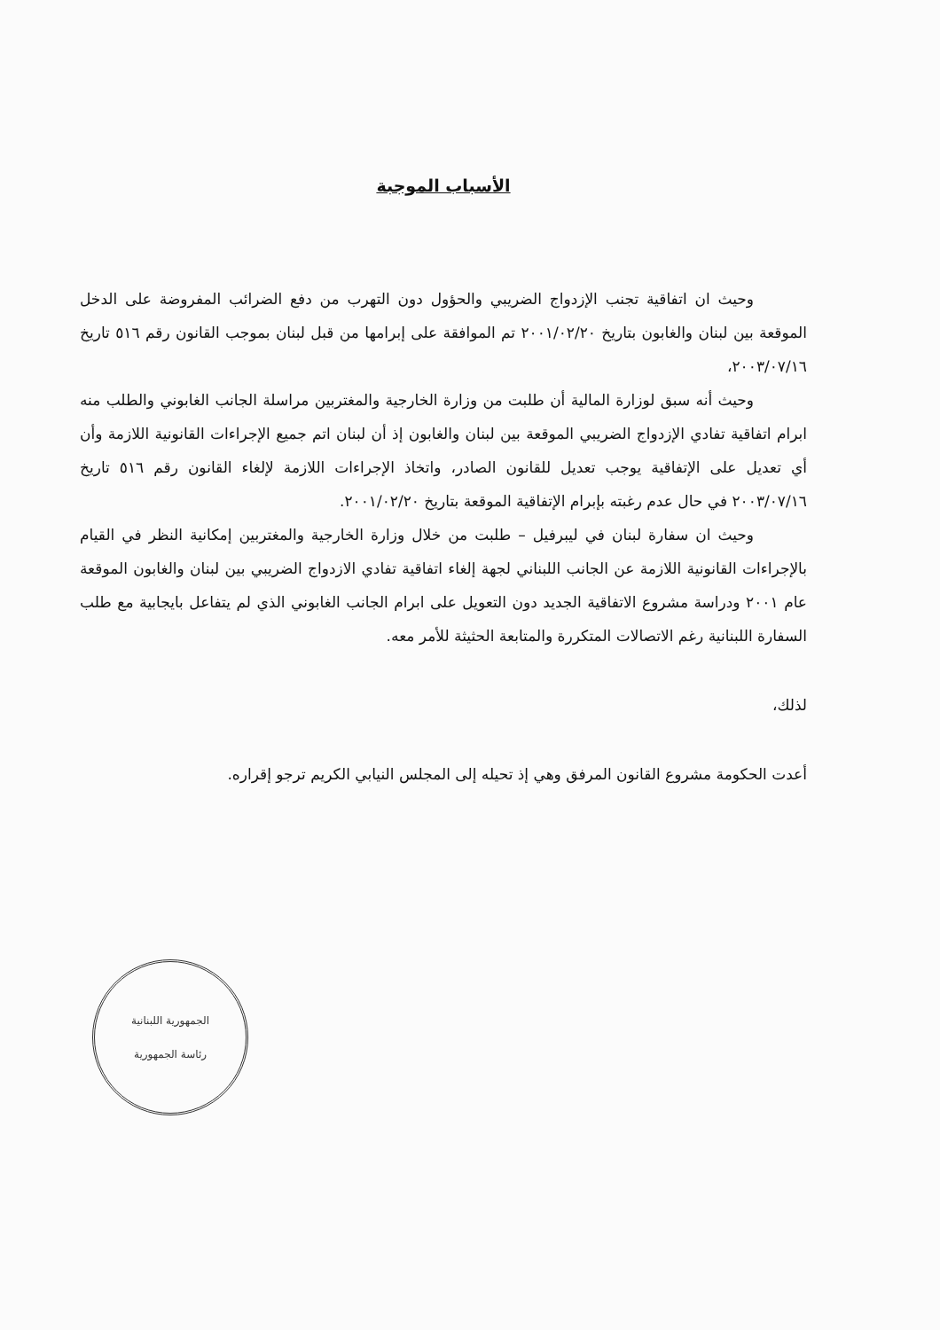الأسباب الموجبة
وحيث ان اتفاقية تجنب الإزدواج الضريبي والحؤول دون التهرب من دفع الضرائب المفروضة على الدخل الموقعة بين لبنان والغابون بتاريخ ٢٠٠١/٠٢/٢٠ تم الموافقة على إبرامها من قبل لبنان بموجب القانون رقم ٥١٦ تاريخ ٢٠٠٣/٠٧/١٦،
وحيث أنه سبق لوزارة المالية أن طلبت من وزارة الخارجية والمغتربين مراسلة الجانب الغابوني والطلب منه ابرام اتفاقية تفادي الإزدواج الضريبي الموقعة بين لبنان والغابون إذ أن لبنان اتم جميع الإجراءات القانونية اللازمة وأن أي تعديل على الإتفاقية يوجب تعديل للقانون الصادر، واتخاذ الإجراءات اللازمة لإلغاء القانون رقم ٥١٦ تاريخ ٢٠٠٣/٠٧/١٦ في حال عدم رغبته بإبرام الإتفاقية الموقعة بتاريخ ٢٠٠١/٠٢/٢٠.
وحيث ان سفارة لبنان في ليبرفيل – طلبت من خلال وزارة الخارجية والمغتربين إمكانية النظر في القيام بالإجراءات القانونية اللازمة عن الجانب اللبناني لجهة إلغاء اتفاقية تفادي الازدواج الضريبي بين لبنان والغابون الموقعة عام ٢٠٠١ ودراسة مشروع الاتفاقية الجديد دون التعويل على ابرام الجانب الغابوني الذي لم يتفاعل بايجابية مع طلب السفارة اللبنانية رغم الاتصالات المتكررة والمتابعة الحثيثة للأمر معه.
لذلك،
أعدت الحكومة مشروع القانون المرفق وهي إذ تحيله إلى المجلس النيابي الكريم ترجو إقراره.
الجمهورية اللبنانية
رئاسة الجمهورية